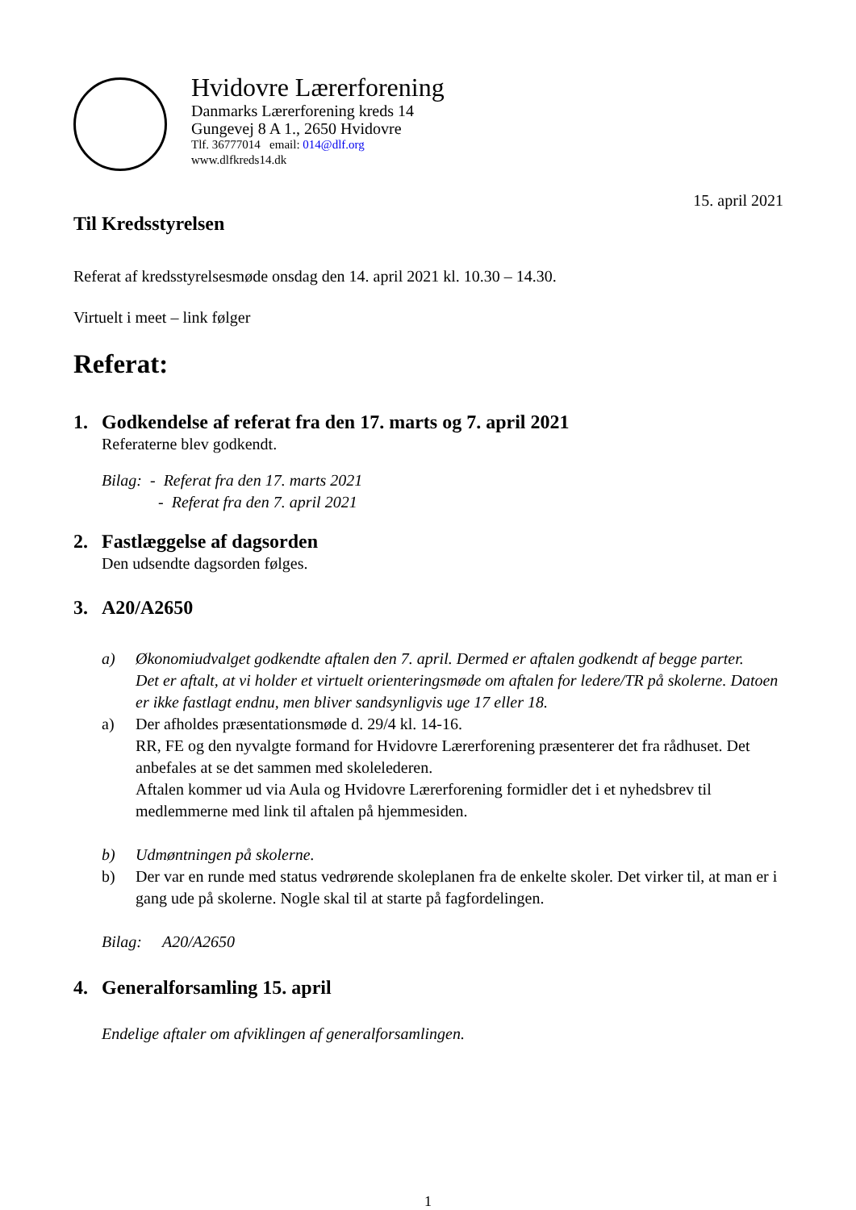Hvidovre Lærerforening
Danmarks Lærerforening kreds 14
Gungevej 8 A 1., 2650 Hvidovre
Tlf. 36777014 email: 014@dlf.org
www.dlfkreds14.dk
15. april 2021
Til Kredsstyrelsen
Referat af kredsstyrelsesmøde onsdag den 14. april 2021 kl. 10.30 – 14.30.
Virtuelt i meet – link følger
Referat:
1. Godkendelse af referat fra den 17. marts og 7. april 2021
Referaterne blev godkendt.
Bilag: - Referat fra den 17. marts 2021
- Referat fra den 7. april 2021
2. Fastlæggelse af dagsorden
Den udsendte dagsorden følges.
3. A20/A2650
a) Økonomiudvalget godkendte aftalen den 7. april. Dermed er aftalen godkendt af begge parter.
Det er aftalt, at vi holder et virtuelt orienteringsmøde om aftalen for ledere/TR på skolerne. Datoen er ikke fastlagt endnu, men bliver sandsynligvis uge 17 eller 18.
a) Der afholdes præsentationsmøde d. 29/4 kl. 14-16.
RR, FE og den nyvalgte formand for Hvidovre Lærerforening præsenterer det fra rådhuset. Det anbefales at se det sammen med skolelederen.
Aftalen kommer ud via Aula og Hvidovre Lærerforening formidler det i et nyhedsbrev til medlemmerne med link til aftalen på hjemmesiden.
b) Udmøntningen på skolerne.
b) Der var en runde med status vedrørende skoleplanen fra de enkelte skoler. Det virker til, at man er i gang ude på skolerne. Nogle skal til at starte på fagfordelingen.
Bilag: A20/A2650
4. Generalforsamling 15. april
Endelige aftaler om afviklingen af generalforsamlingen.
1